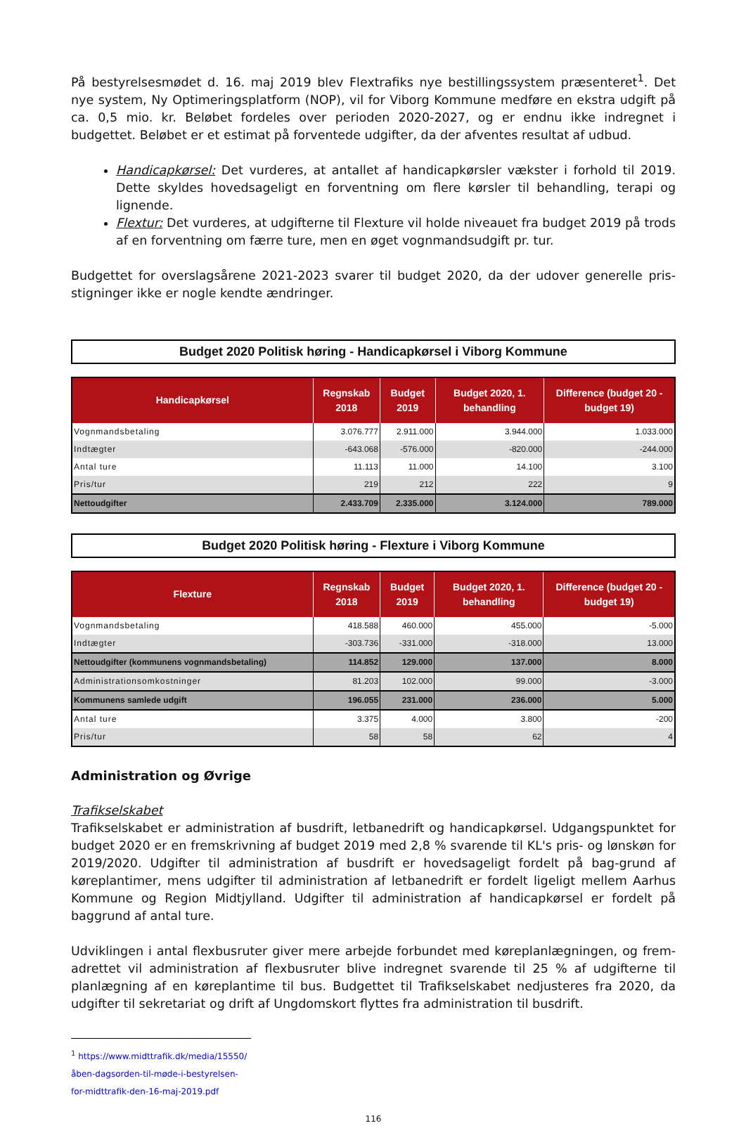På bestyrelsesmødet d. 16. maj 2019 blev Flextrafiks nye bestillingssystem præsenteret<sup>1</sup>. Det nye system, Ny Optimeringsplatform (NOP), vil for Viborg Kommune medføre en ekstra udgift på ca. 0,5 mio. kr. Beløbet fordeles over perioden 2020-2027, og er endnu ikke indregnet i budgettet. Beløbet er et estimat på forventede udgifter, da der afventes resultat af udbud.
Handicapkørsel: Det vurderes, at antallet af handicapkørsler vækster i forhold til 2019. Dette skyldes hovedsageligt en forventning om flere kørsler til behandling, terapi og lignende.
Flextur: Det vurderes, at udgifterne til Flexture vil holde niveauet fra budget 2019 på trods af en forventning om færre ture, men en øget vognmandsudgift pr. tur.
Budgettet for overslagsårene 2021-2023 svarer til budget 2020, da der udover generelle pris-stigninger ikke er nogle kendte ændringer.
Budget 2020 Politisk høring - Handicapkørsel i Viborg Kommune
| Handicapkørsel | Regnskab 2018 | Budget 2019 | Budget 2020, 1. behandling | Difference (budget 20 - budget 19) |
| --- | --- | --- | --- | --- |
| Vognmandsbetaling | 3.076.777 | 2.911.000 | 3.944.000 | 1.033.000 |
| Indtægter | -643.068 | -576.000 | -820.000 | -244.000 |
| Antal ture | 11.113 | 11.000 | 14.100 | 3.100 |
| Pris/tur | 219 | 212 | 222 | 9 |
| Nettoudgifter | 2.433.709 | 2.335.000 | 3.124.000 | 789.000 |
Budget 2020 Politisk høring - Flexture i Viborg Kommune
| Flexture | Regnskab 2018 | Budget 2019 | Budget 2020, 1. behandling | Difference (budget 20 - budget 19) |
| --- | --- | --- | --- | --- |
| Vognmandsbetaling | 418.588 | 460.000 | 455.000 | -5.000 |
| Indtægter | -303.736 | -331.000 | -318.000 | 13.000 |
| Nettoudgifter (kommunens vognmandsbetaling) | 114.852 | 129.000 | 137.000 | 8.000 |
| Administrationsomkostninger | 81.203 | 102.000 | 99.000 | -3.000 |
| Kommunens samlede udgift | 196.055 | 231.000 | 236.000 | 5.000 |
| Antal ture | 3.375 | 4.000 | 3.800 | -200 |
| Pris/tur | 58 | 58 | 62 | 4 |
Administration og Øvrige
Trafikselskabet
Trafikselskabet er administration af busdrift, letbanedrift og handicapkørsel. Udgangspunktet for budget 2020 er en fremskrivning af budget 2019 med 2,8 % svarende til KL's pris- og lønskøn for 2019/2020. Udgifter til administration af busdrift er hovedsageligt fordelt på bag-grund af køreplantimer, mens udgifter til administration af letbanedrift er fordelt ligeligt mellem Aarhus Kommune og Region Midtjylland. Udgifter til administration af handicapkørsel er fordelt på baggrund af antal ture.
Udviklingen i antal flexbusruter giver mere arbejde forbundet med køreplanlægningen, og frem-adrettet vil administration af flexbusruter blive indregnet svarende til 25 % af udgifterne til planlægning af en køreplantime til bus. Budgettet til Trafikselskabet nedjusteres fra 2020, da udgifter til sekretariat og drift af Ungdomskort flyttes fra administration til busdrift.
<sup>1</sup> https://www.midttrafik.dk/media/15550/åben-dagsorden-til-møde-i-bestyrelsen-for-midttrafik-den-16-maj-2019.pdf
116